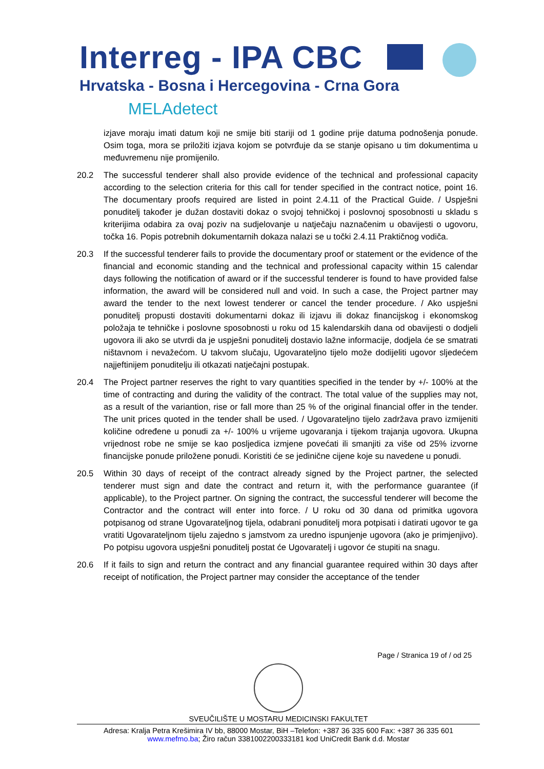Interreg - IPA CBC
Hrvatska - Bosna i Hercegovina - Crna Gora
MELAdetect
izjave moraju imati datum koji ne smije biti stariji od 1 godine prije datuma podnošenja ponude. Osim toga, mora se priložiti izjava kojom se potvrđuje da se stanje opisano u tim dokumentima u međuvremenu nije promijenilo.
20.2 The successful tenderer shall also provide evidence of the technical and professional capacity according to the selection criteria for this call for tender specified in the contract notice, point 16. The documentary proofs required are listed in point 2.4.11 of the Practical Guide. / Uspješni ponuditelj također je dužan dostaviti dokaz o svojoj tehničkoj i poslovnoj sposobnosti u skladu s kriterijima odabira za ovaj poziv na sudjelovanje u natječaju naznačenim u obavijesti o ugovoru, točka 16. Popis potrebnih dokumentarnih dokaza nalazi se u točki 2.4.11 Praktičnog vodiča.
20.3 If the successful tenderer fails to provide the documentary proof or statement or the evidence of the financial and economic standing and the technical and professional capacity within 15 calendar days following the notification of award or if the successful tenderer is found to have provided false information, the award will be considered null and void. In such a case, the Project partner may award the tender to the next lowest tenderer or cancel the tender procedure. / Ako uspješni ponuditelj propusti dostaviti dokumentarni dokaz ili izjavu ili dokaz financijskog i ekonomskog položaja te tehničke i poslovne sposobnosti u roku od 15 kalendarskih dana od obavijesti o dodjeli ugovora ili ako se utvrdi da je uspješni ponuditelj dostavio lažne informacije, dodjela će se smatrati ništavnom i nevažećom. U takvom slučaju, Ugovarateljno tijelo može dodijeliti ugovor sljedećem najjeftinijem ponuditelju ili otkazati natječajni postupak.
20.4 The Project partner reserves the right to vary quantities specified in the tender by +/- 100% at the time of contracting and during the validity of the contract. The total value of the supplies may not, as a result of the variantion, rise or fall more than 25 % of the original financial offer in the tender. The unit prices quoted in the tender shall be used. / Ugovarateljno tijelo zadržava pravo izmijeniti količine određene u ponudi za +/- 100% u vrijeme ugovaranja i tijekom trajanja ugovora. Ukupna vrijednost robe ne smije se kao posljedica izmjene povećati ili smanjiti za više od 25% izvorne financijske ponude priložene ponudi. Koristiti će se jedinične cijene koje su navedene u ponudi.
20.5 Within 30 days of receipt of the contract already signed by the Project partner, the selected tenderer must sign and date the contract and return it, with the performance guarantee (if applicable), to the Project partner. On signing the contract, the successful tenderer will become the Contractor and the contract will enter into force. / U roku od 30 dana od primitka ugovora potpisanog od strane Ugovarateljnog tijela, odabrani ponuditelj mora potpisati i datirati ugovor te ga vratiti Ugovarateljnom tijelu zajedno s jamstvom za uredno ispunjenje ugovora (ako je primjenjivo). Po potpisu ugovora uspješni ponuditelj postat će Ugovaratelj i ugovor će stupiti na snagu.
20.6 If it fails to sign and return the contract and any financial guarantee required within 30 days after receipt of notification, the Project partner may consider the acceptance of the tender
Page / Stranica 19 of / od 25
SVEUČILIŠTE U MOSTARU MEDICINSKI FAKULTET
Adresa: Kralja Petra Krešimira IV bb, 88000 Mostar, BiH –Telefon: +387 36 335 600 Fax: +387 36 335 601
www.mefmo.ba; Žiro račun 3381002200333181 kod UniCredit Bank d.d. Mostar